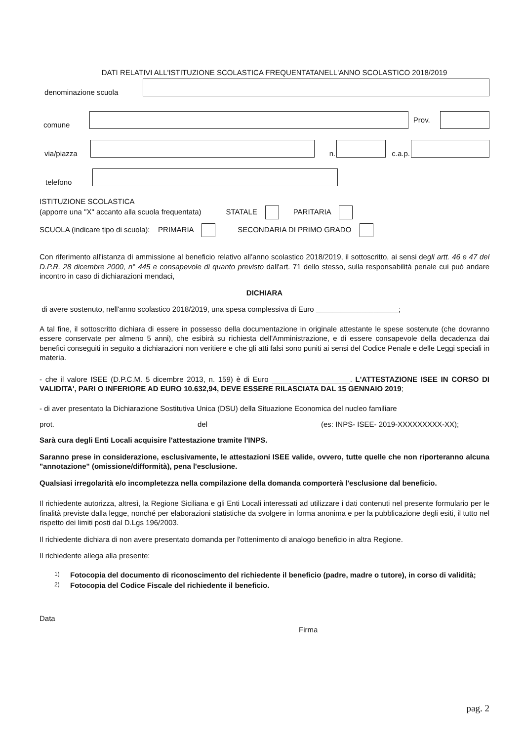DATI RELATIVI ALL'ISTITUZIONE SCOLASTICA FREQUENTATANELL'ANNO SCOLASTICO 2018/2019
denominazione scuola
comune Prov.
via/piazza n. c.a.p.
telefono
ISTITUZIONE SCOLASTICA
(apporre una "X" accanto alla scuola frequentata) STATALE PARITARIA
SCUOLA (indicare tipo di scuola): PRIMARIA SECONDARIA DI PRIMO GRADO
Con riferimento all'istanza di ammissione al beneficio relativo all'anno scolastico 2018/2019, il sottoscritto, ai sensi degli artt. 46 e 47 del D.P.R. 28 dicembre 2000, n° 445 e consapevole di quanto previsto dall'art. 71 dello stesso, sulla responsabilità penale cui può andare incontro in caso di dichiarazioni mendaci,
DICHIARA
di avere sostenuto, nell'anno scolastico 2018/2019, una spesa complessiva di Euro ____________________;
A tal fine, il sottoscritto dichiara di essere in possesso della documentazione in originale attestante le spese sostenute (che dovranno essere conservate per almeno 5 anni), che esibirà su richiesta dell'Amministrazione, e di essere consapevole della decadenza dai benefici conseguiti in seguito a dichiarazioni non veritiere e che gli atti falsi sono puniti ai sensi del Codice Penale e delle Leggi speciali in materia.
- che il valore ISEE (D.P.C.M. 5 dicembre 2013, n. 159) è di Euro ___________________. L'ATTESTAZIONE ISEE IN CORSO DI VALIDITA', PARI O INFERIORE AD EURO 10.632,94, DEVE ESSERE RILASCIATA DAL 15 GENNAIO 2019;
- di aver presentato la Dichiarazione Sostitutiva Unica (DSU) della Situazione Economica del nucleo familiare
prot. del (es: INPS- ISEE- 2019-XXXXXXXXX-XX);
Sarà cura degli Enti Locali acquisire l'attestazione tramite l'INPS.
Saranno prese in considerazione, esclusivamente, le attestazioni ISEE valide, ovvero, tutte quelle che non riporteranno alcuna "annotazione" (omissione/difformità), pena l'esclusione.
Qualsiasi irregolarità e/o incompletezza nella compilazione della domanda comporterà l'esclusione dal beneficio.
Il richiedente autorizza, altresì, la Regione Siciliana e gli Enti Locali interessati ad utilizzare i dati contenuti nel presente formulario per le finalità previste dalla legge, nonché per elaborazioni statistiche da svolgere in forma anonima e per la pubblicazione degli esiti, il tutto nel rispetto dei limiti posti dal D.Lgs 196/2003.
Il richiedente dichiara di non avere presentato domanda per l'ottenimento di analogo beneficio in altra Regione.
Il richiedente allega alla presente:
1) Fotocopia del documento di riconoscimento del richiedente il beneficio (padre, madre o tutore), in corso di validità;
2) Fotocopia del Codice Fiscale del richiedente il beneficio.
Data
Firma
pag. 2